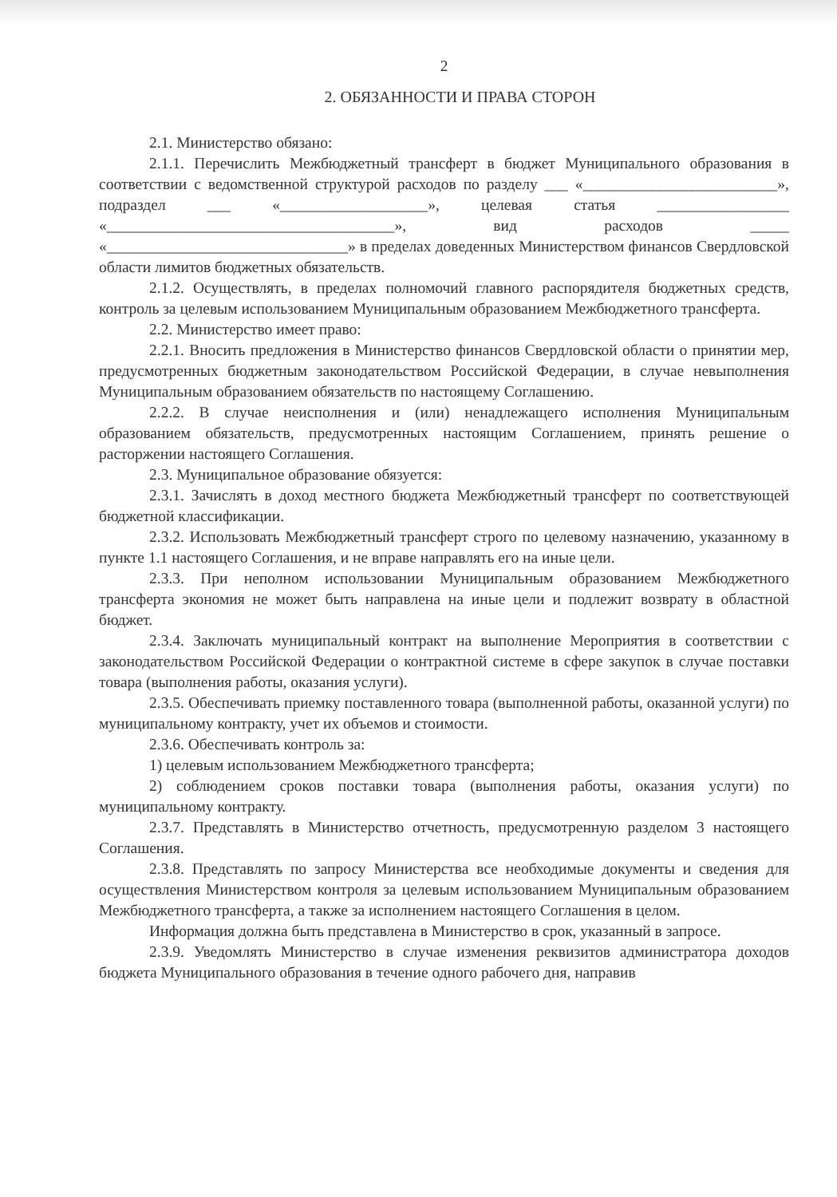2
2. ОБЯЗАННОСТИ И ПРАВА СТОРОН
2.1. Министерство обязано:
2.1.1. Перечислить Межбюджетный трансферт в бюджет Муниципального образования в соответствии с ведомственной структурой расходов по разделу ___ «_________________________», подраздел ___ «___________________», целевая статья _________________ «_____________________________________», вид расходов _____ «_______________________________» в пределах доведенных Министерством финансов Свердловской области лимитов бюджетных обязательств.
2.1.2. Осуществлять, в пределах полномочий главного распорядителя бюджетных средств, контроль за целевым использованием Муниципальным образованием Межбюджетного трансферта.
2.2. Министерство имеет право:
2.2.1. Вносить предложения в Министерство финансов Свердловской области о принятии мер, предусмотренных бюджетным законодательством Российской Федерации, в случае невыполнения Муниципальным образованием обязательств по настоящему Соглашению.
2.2.2. В случае неисполнения и (или) ненадлежащего исполнения Муниципальным образованием обязательств, предусмотренных настоящим Соглашением, принять решение о расторжении настоящего Соглашения.
2.3. Муниципальное образование обязуется:
2.3.1. Зачислять в доход местного бюджета Межбюджетный трансферт по соответствующей бюджетной классификации.
2.3.2. Использовать Межбюджетный трансферт строго по целевому назначению, указанному в пункте 1.1 настоящего Соглашения, и не вправе направлять его на иные цели.
2.3.3. При неполном использовании Муниципальным образованием Межбюджетного трансферта экономия не может быть направлена на иные цели и подлежит возврату в областной бюджет.
2.3.4. Заключать муниципальный контракт на выполнение Мероприятия в соответствии с законодательством Российской Федерации о контрактной системе в сфере закупок в случае поставки товара (выполнения работы, оказания услуги).
2.3.5. Обеспечивать приемку поставленного товара (выполненной работы, оказанной услуги) по муниципальному контракту, учет их объемов и стоимости.
2.3.6. Обеспечивать контроль за:
1) целевым использованием Межбюджетного трансферта;
2) соблюдением сроков поставки товара (выполнения работы, оказания услуги) по муниципальному контракту.
2.3.7. Представлять в Министерство отчетность, предусмотренную разделом 3 настоящего Соглашения.
2.3.8. Представлять по запросу Министерства все необходимые документы и сведения для осуществления Министерством контроля за целевым использованием Муниципальным образованием Межбюджетного трансферта, а также за исполнением настоящего Соглашения в целом.
Информация должна быть представлена в Министерство в срок, указанный в запросе.
2.3.9. Уведомлять Министерство в случае изменения реквизитов администратора доходов бюджета Муниципального образования в течение одного рабочего дня, направив